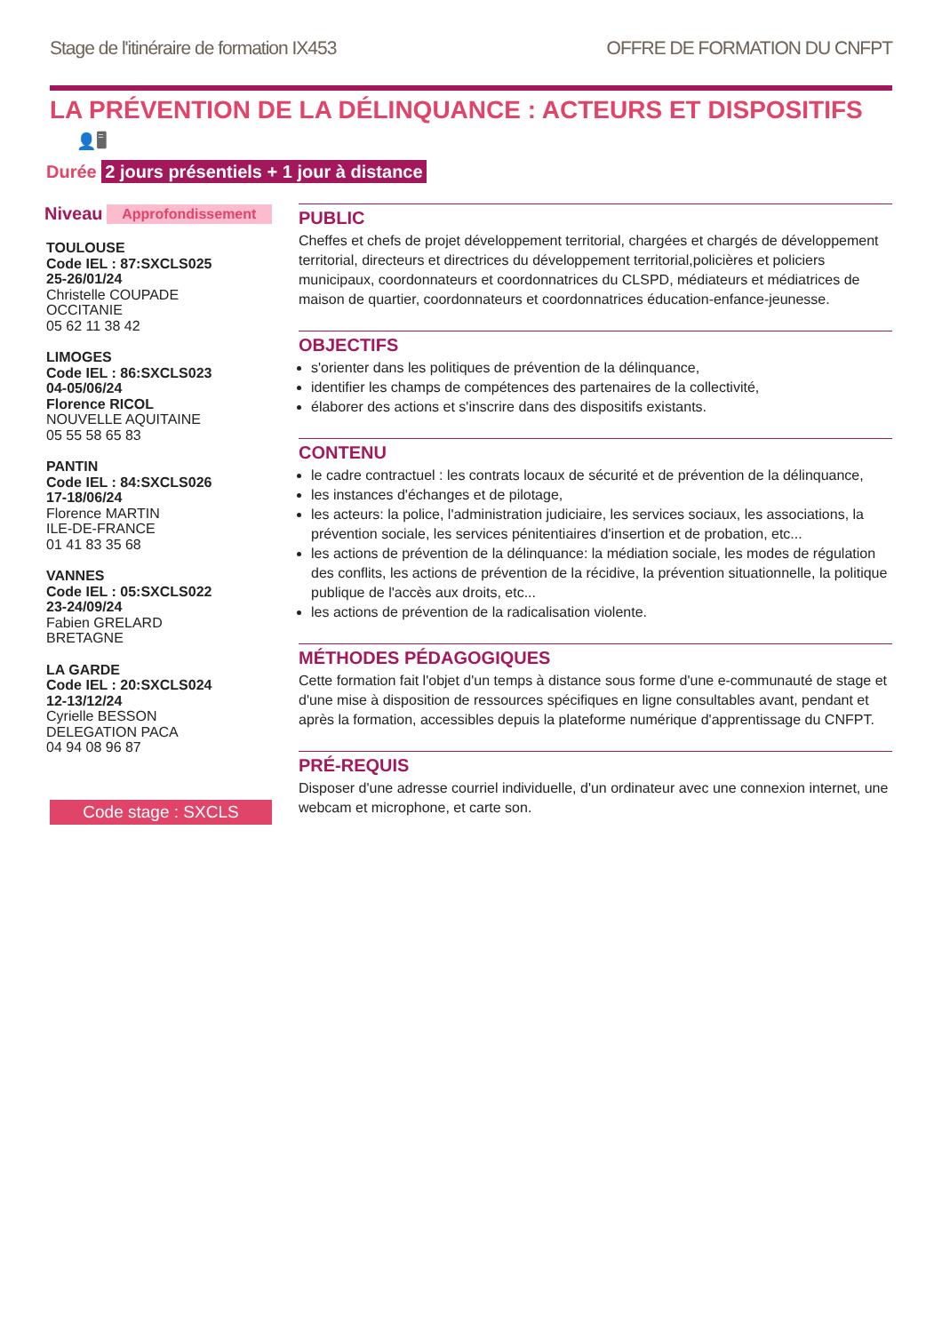Stage de l'itinéraire de formation IX453 OFFRE DE FORMATION DU CNFPT
LA PRÉVENTION DE LA DÉLINQUANCE : ACTEURS ET DISPOSITIFS 👤🖥
Durée 2 jours présentiels + 1 jour à distance
Niveau Approfondissement
TOULOUSE
Code IEL : 87:SXCLS025
25-26/01/24
Christelle COUPADE
OCCITANIE
05 62 11 38 42
LIMOGES
Code IEL : 86:SXCLS023
04-05/06/24
Florence RICOL
NOUVELLE AQUITAINE
05 55 58 65 83
PANTIN
Code IEL : 84:SXCLS026
17-18/06/24
Florence MARTIN
ILE-DE-FRANCE
01 41 83 35 68
VANNES
Code IEL : 05:SXCLS022
23-24/09/24
Fabien GRELARD
BRETAGNE
LA GARDE
Code IEL : 20:SXCLS024
12-13/12/24
Cyrielle BESSON
DELEGATION PACA
04 94 08 96 87
Code stage : SXCLS
PUBLIC
Cheffes et chefs de projet développement territorial, chargées et chargés de développement territorial, directeurs et directrices du développement territorial,policières et policiers municipaux, coordonnateurs et coordonnatrices du CLSPD, médiateurs et médiatrices de maison de quartier, coordonnateurs et coordonnatrices éducation-enfance-jeunesse.
OBJECTIFS
s'orienter dans les politiques de prévention de la délinquance,
identifier les champs de compétences des partenaires de la collectivité,
élaborer des actions et s'inscrire dans des dispositifs existants.
CONTENU
le cadre contractuel : les contrats locaux de sécurité et de prévention de la délinquance,
les instances d'échanges et de pilotage,
les acteurs: la police, l'administration judiciaire, les services sociaux, les associations, la prévention sociale, les services pénitentiaires d'insertion et de probation, etc...
les actions de prévention de la délinquance: la médiation sociale, les modes de régulation des conflits, les actions de prévention de la récidive, la prévention situationnelle, la politique publique de l'accès aux droits, etc...
les actions de prévention de la radicalisation violente.
MÉTHODES PÉDAGOGIQUES
Cette formation fait l'objet d'un temps à distance sous forme d'une e-communauté de stage et d'une mise à disposition de ressources spécifiques en ligne consultables avant, pendant et après la formation, accessibles depuis la plateforme numérique d'apprentissage du CNFPT.
PRÉ-REQUIS
Disposer d'une adresse courriel individuelle, d'un ordinateur avec une connexion internet, une webcam et microphone, et carte son.